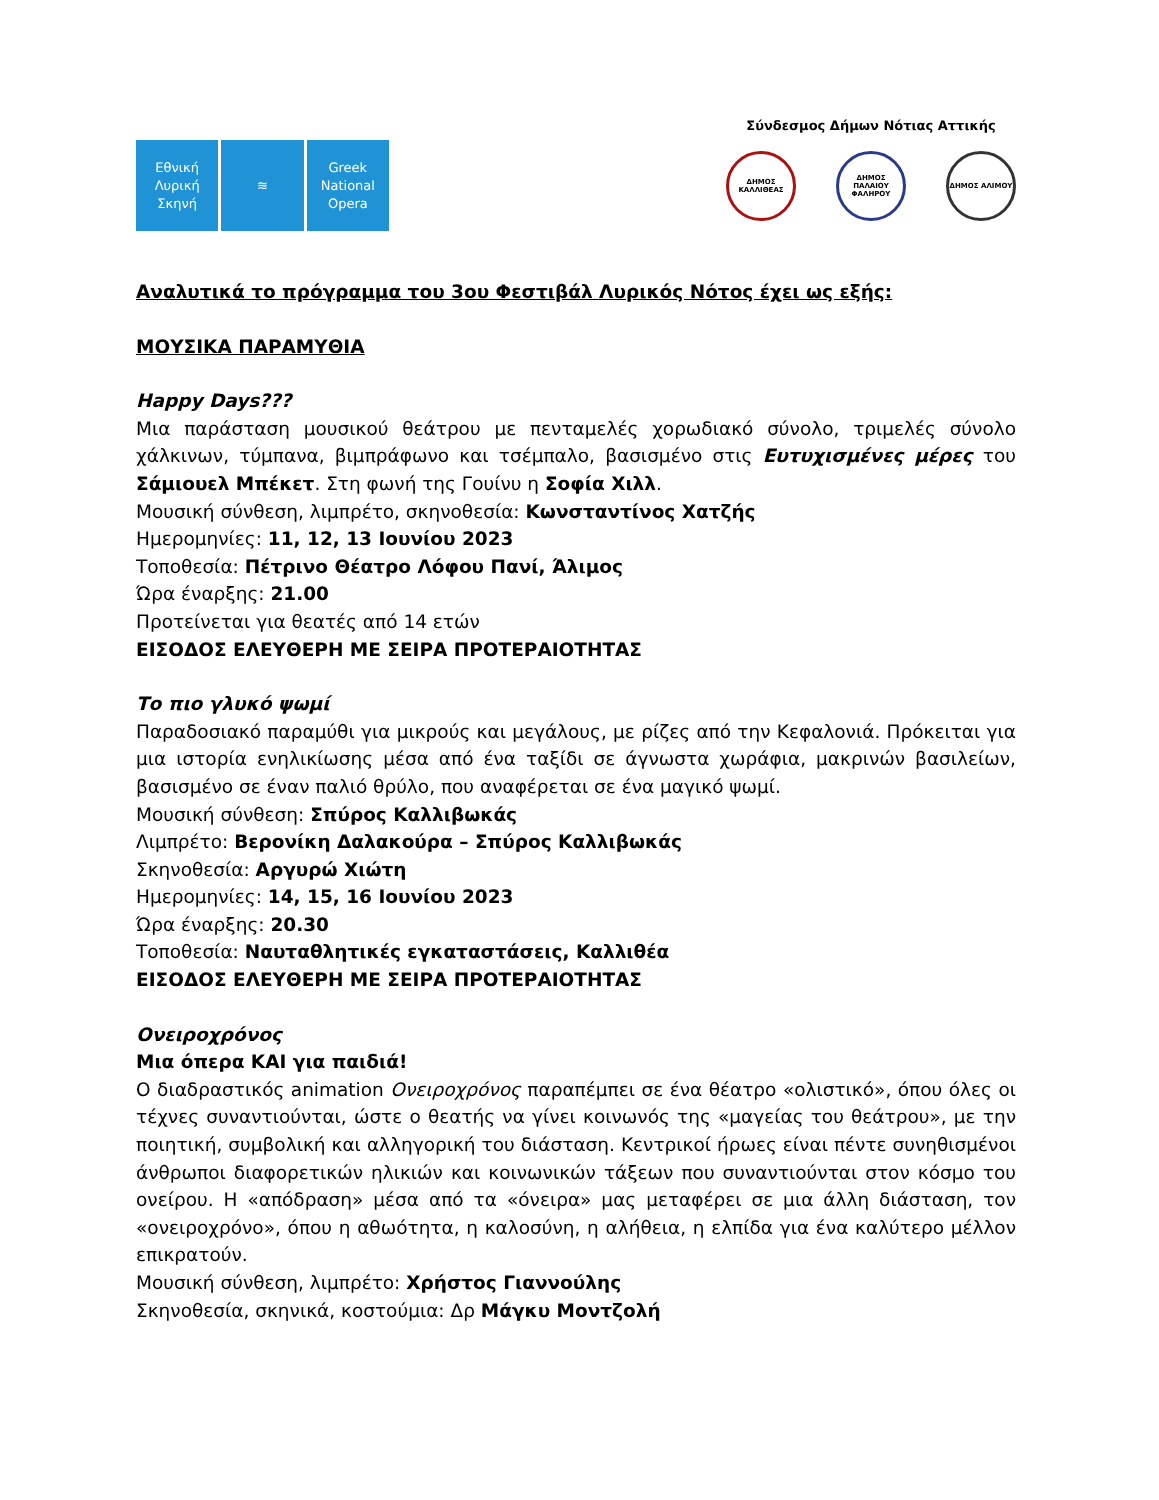Εθνική
Λυρική
Σκηνή
≋ Greek
National
Opera
Σύνδεσμος Δήμων Νότιας Αττικής
ΔΗΜΟΣ ΚΑΛΛΙΘΕΑΣ ΔΗΜΟΣ ΠΑΛΑΙΟΥ ΦΑΛΗΡΟΥ
ΔΗΜΟΣ ΑΛΙΜΟΥ
Αναλυτικά το πρόγραμμα του 3ου Φεστιβάλ Λυρικός Νότος έχει ως εξής:
ΜΟΥΣΙΚΑ ΠΑΡΑΜΥΘΙΑ
Happy Days???
Μια παράσταση μουσικού θεάτρου με πενταμελές χορωδιακό σύνολο, τριμελές σύνολο χάλκινων, τύμπανα, βιμπράφωνο και τσέμπαλο, βασισμένο στις Ευτυχισμένες μέρες του Σάμιουελ Μπέκετ. Στη φωνή της Γουίνυ η Σοφία Χιλλ.
Μουσική σύνθεση, λιμπρέτο, σκηνοθεσία: Κωνσταντίνος Χατζής
Ημερομηνίες: 11, 12, 13 Ιουνίου 2023
Τοποθεσία: Πέτρινο Θέατρο Λόφου Πανί, Άλιμος
Ώρα έναρξης: 21.00
Προτείνεται για θεατές από 14 ετών
ΕΙΣΟΔΟΣ ΕΛΕΥΘΕΡΗ ΜΕ ΣΕΙΡΑ ΠΡΟΤΕΡΑΙΟΤΗΤΑΣ
Το πιο γλυκό ψωμί
Παραδοσιακό παραμύθι για μικρούς και μεγάλους, με ρίζες από την Κεφαλονιά. Πρόκειται για μια ιστορία ενηλικίωσης μέσα από ένα ταξίδι σε άγνωστα χωράφια, μακρινών βασιλείων, βασισμένο σε έναν παλιό θρύλο, που αναφέρεται σε ένα μαγικό ψωμί.
Μουσική σύνθεση: Σπύρος Καλλιβωκάς
Λιμπρέτο: Βερονίκη Δαλακούρα – Σπύρος Καλλιβωκάς
Σκηνοθεσία: Αργυρώ Χιώτη
Ημερομηνίες: 14, 15, 16 Ιουνίου 2023
Ώρα έναρξης: 20.30
Τοποθεσία: Ναυταθλητικές εγκαταστάσεις, Καλλιθέα
ΕΙΣΟΔΟΣ ΕΛΕΥΘΕΡΗ ΜΕ ΣΕΙΡΑ ΠΡΟΤΕΡΑΙΟΤΗΤΑΣ
Ονειροχρόνος
Μια όπερα ΚΑΙ για παιδιά!
Ο διαδραστικός animation Ονειροχρόνος παραπέμπει σε ένα θέατρο «ολιστικό», όπου όλες οι τέχνες συναντιούνται, ώστε ο θεατής να γίνει κοινωνός της «μαγείας του θεάτρου», με την ποιητική, συμβολική και αλληγορική του διάσταση. Κεντρικοί ήρωες είναι πέντε συνηθισμένοι άνθρωποι διαφορετικών ηλικιών και κοινωνικών τάξεων που συναντιούνται στον κόσμο του ονείρου. Η «απόδραση» μέσα από τα «όνειρα» μας μεταφέρει σε μια άλλη διάσταση, τον «ονειροχρόνο», όπου η αθωότητα, η καλοσύνη, η αλήθεια, η ελπίδα για ένα καλύτερο μέλλον επικρατούν.
Μουσική σύνθεση, λιμπρέτο: Χρήστος Γιαννούλης
Σκηνοθεσία, σκηνικά, κοστούμια: Δρ Μάγκυ Μοντζολή